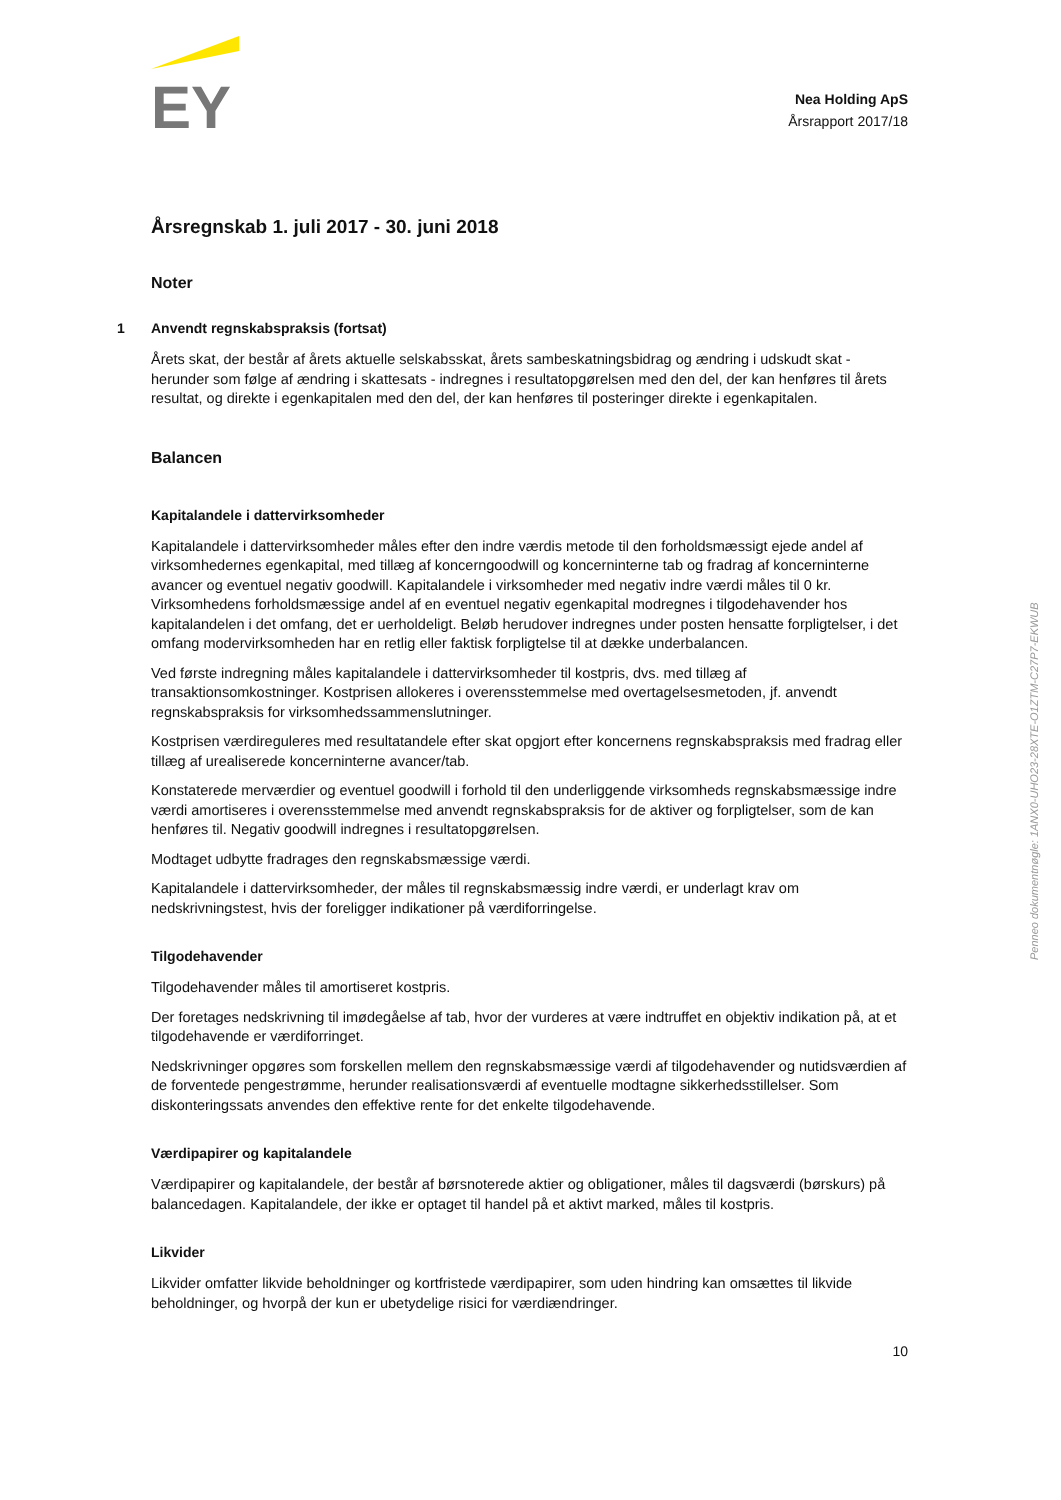EY
Nea Holding ApS
Årsrapport 2017/18
Årsregnskab 1. juli 2017 - 30. juni 2018
Noter
1 Anvendt regnskabspraksis (fortsat)
Årets skat, der består af årets aktuelle selskabsskat, årets sambeskatningsbidrag og ændring i udskudt skat - herunder som følge af ændring i skattesats - indregnes i resultatopgørelsen med den del, der kan henføres til årets resultat, og direkte i egenkapitalen med den del, der kan henføres til posteringer direkte i egenkapitalen.
Balancen
Kapitalandele i dattervirksomheder
Kapitalandele i dattervirksomheder måles efter den indre værdis metode til den forholdsmæssigt ejede andel af virksomhedernes egenkapital, med tillæg af koncerngoodwill og koncerninterne tab og fradrag af koncerninterne avancer og eventuel negativ goodwill. Kapitalandele i virksomheder med negativ indre værdi måles til 0 kr. Virksomhedens forholdsmæssige andel af en eventuel negativ egenkapital modregnes i tilgodehavender hos kapitalandelen i det omfang, det er uerholdeligt. Beløb herudover indregnes under posten hensatte forpligtelser, i det omfang modervirksomheden har en retlig eller faktisk forpligtelse til at dække underbalancen.
Ved første indregning måles kapitalandele i dattervirksomheder til kostpris, dvs. med tillæg af transaktionsomkostninger. Kostprisen allokeres i overensstemmelse med overtagelsesmetoden, jf. anvendt regnskabspraksis for virksomhedssammenslutninger.
Kostprisen værdireguleres med resultatandele efter skat opgjort efter koncernens regnskabspraksis med fradrag eller tillæg af urealiserede koncerninterne avancer/tab.
Konstaterede merværdier og eventuel goodwill i forhold til den underliggende virksomheds regnskabsmæssige indre værdi amortiseres i overensstemmelse med anvendt regnskabspraksis for de aktiver og forpligtelser, som de kan henføres til. Negativ goodwill indregnes i resultatopgørelsen.
Modtaget udbytte fradrages den regnskabsmæssige værdi.
Kapitalandele i dattervirksomheder, der måles til regnskabsmæssig indre værdi, er underlagt krav om nedskrivningstest, hvis der foreligger indikationer på værdiforringelse.
Tilgodehavender
Tilgodehavender måles til amortiseret kostpris.
Der foretages nedskrivning til imødegåelse af tab, hvor der vurderes at være indtruffet en objektiv indikation på, at et tilgodehavende er værdiforringet.
Nedskrivninger opgøres som forskellen mellem den regnskabsmæssige værdi af tilgodehavender og nutidsværdien af de forventede pengestrømme, herunder realisationsværdi af eventuelle modtagne sikkerhedsstillelser. Som diskonteringssats anvendes den effektive rente for det enkelte tilgodehavende.
Værdipapirer og kapitalandele
Værdipapirer og kapitalandele, der består af børsnoterede aktier og obligationer, måles til dagsværdi (børskurs) på balancedagen. Kapitalandele, der ikke er optaget til handel på et aktivt marked, måles til kostpris.
Likvider
Likvider omfatter likvide beholdninger og kortfristede værdipapirer, som uden hindring kan omsættes til likvide beholdninger, og hvorpå der kun er ubetydelige risici for værdiændringer.
10
Penneo dokumentnøgle: 1ANX0-UHO23-28XTE-O1ZTM-C27P7-EKWUB